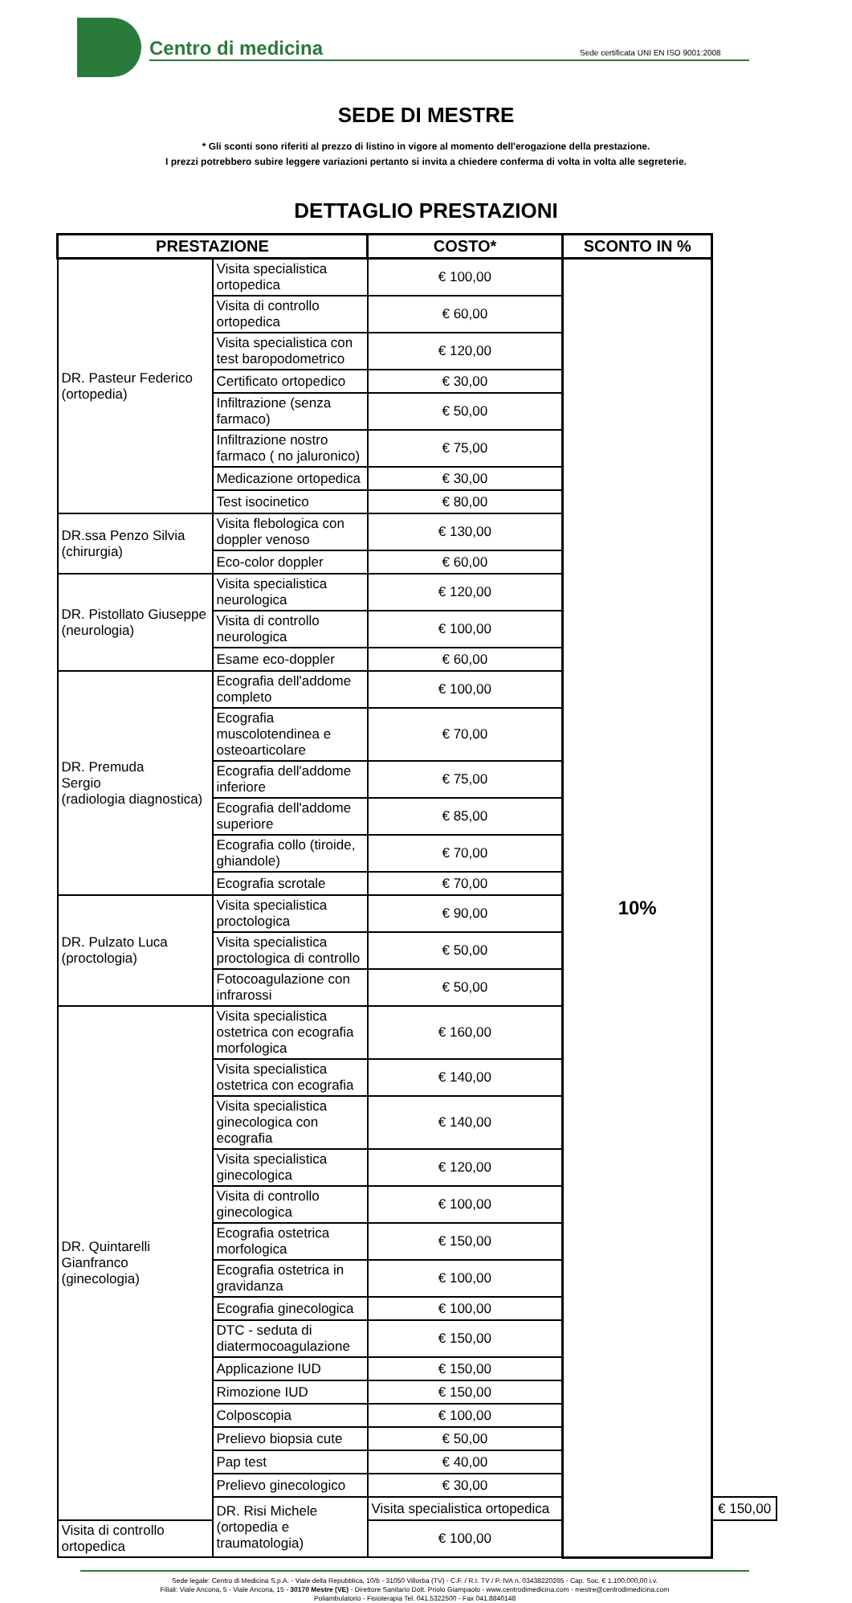Centro di medicina
Sede certificata UNI EN ISO 9001:2008
SEDE DI MESTRE
* Gli sconti sono riferiti al prezzo di listino in vigore al momento dell'erogazione della prestazione.
I prezzi potrebbero subire leggere variazioni pertanto si invita a chiedere conferma di volta in volta alle segreterie.
DETTAGLIO PRESTAZIONI
| PRESTAZIONE | | COSTO* | SCONTO IN % | |
| --- | --- | --- | --- | --- |
| DR. Pasteur Federico (ortopedia) | Visita specialistica ortopedica | € 100,00 | 10% | |
| | Visita di controllo ortopedica | € 60,00 | | |
| | Visita specialistica con test baropodometrico | € 120,00 | | |
| | Certificato ortopedico | € 30,00 | | |
| | Infiltrazione (senza farmaco) | € 50,00 | | |
| | Infiltrazione nostro farmaco ( no jaluronico) | € 75,00 | | |
| | Medicazione ortopedica | € 30,00 | | |
| | Test isocinetico | € 80,00 | | |
| DR.ssa Penzo Silvia (chirurgia) | Visita flebologica con doppler venoso | € 130,00 | | |
| | Eco-color doppler | € 60,00 | | |
| DR. Pistollato Giuseppe (neurologia) | Visita specialistica neurologica | € 120,00 | | |
| | Visita di controllo neurologica | € 100,00 | | |
| | Esame eco-doppler | € 60,00 | | |
| DR. Premuda Sergio (radiologia diagnostica) | Ecografia dell'addome completo | € 100,00 | | |
| | Ecografia muscolotendinea e osteoarticolare | € 70,00 | | |
| | Ecografia dell'addome inferiore | € 75,00 | | |
| | Ecografia dell'addome superiore | € 85,00 | | |
| | Ecografia collo (tiroide, ghiandole) | € 70,00 | | |
| | Ecografia scrotale | € 70,00 | | |
| DR. Pulzato Luca (proctologia) | Visita specialistica proctologica | € 90,00 | | |
| | Visita specialistica proctologica di controllo | € 50,00 | | |
| | Fotocoagulazione con infrarossi | € 50,00 | | |
| DR. Quintarelli Gianfranco (ginecologia) | Visita specialistica ostetrica con ecografia morfologica | € 160,00 | | |
| | Visita specialistica ostetrica con ecografia | € 140,00 | | |
| | Visita specialistica ginecologica con ecografia | € 140,00 | | |
| | Visita specialistica ginecologica | € 120,00 | | |
| | Visita di controllo ginecologica | € 100,00 | | |
| | Ecografia ostetrica morfologica | € 150,00 | | |
| | Ecografia ostetrica in gravidanza | € 100,00 | | |
| | Ecografia ginecologica | € 100,00 | | |
| | DTC - seduta di diatermocoagulazione | € 150,00 | | |
| | Applicazione IUD | € 150,00 | | |
| | Rimozione IUD | € 150,00 | | |
| | Colposcopia | € 100,00 | | |
| | Prelievo biopsia cute | € 50,00 | | |
| | Pap test | € 40,00 | | |
| | Prelievo ginecologico | € 30,00 | | |
| | DR. Risi Michele (ortopedia e traumatologia) | Visita specialistica ortopedica | | € 150,00 |
| Visita di controllo ortopedica | | € 100,00 | | |
Sede legale: Centro di Medicina S.p.A. - Viale della Repubblica, 10/b - 31050 Villorba (TV) - C.F. / R.I. TV / P. IVA n. 03438220265 - Cap. Soc. € 1.100.000,00 i.v.
Filiali: Viale Ancona, 5 - Viale Ancona, 15 - 30170 Mestre (VE) - Direttore Sanitario Dott. Priolo Giampaolo - www.centrodimedicina.com - mestre@centrodimedicina.com
Poliambulatorio - Fisioterapia Tel. 041.5322500 - Fax 041.8840148